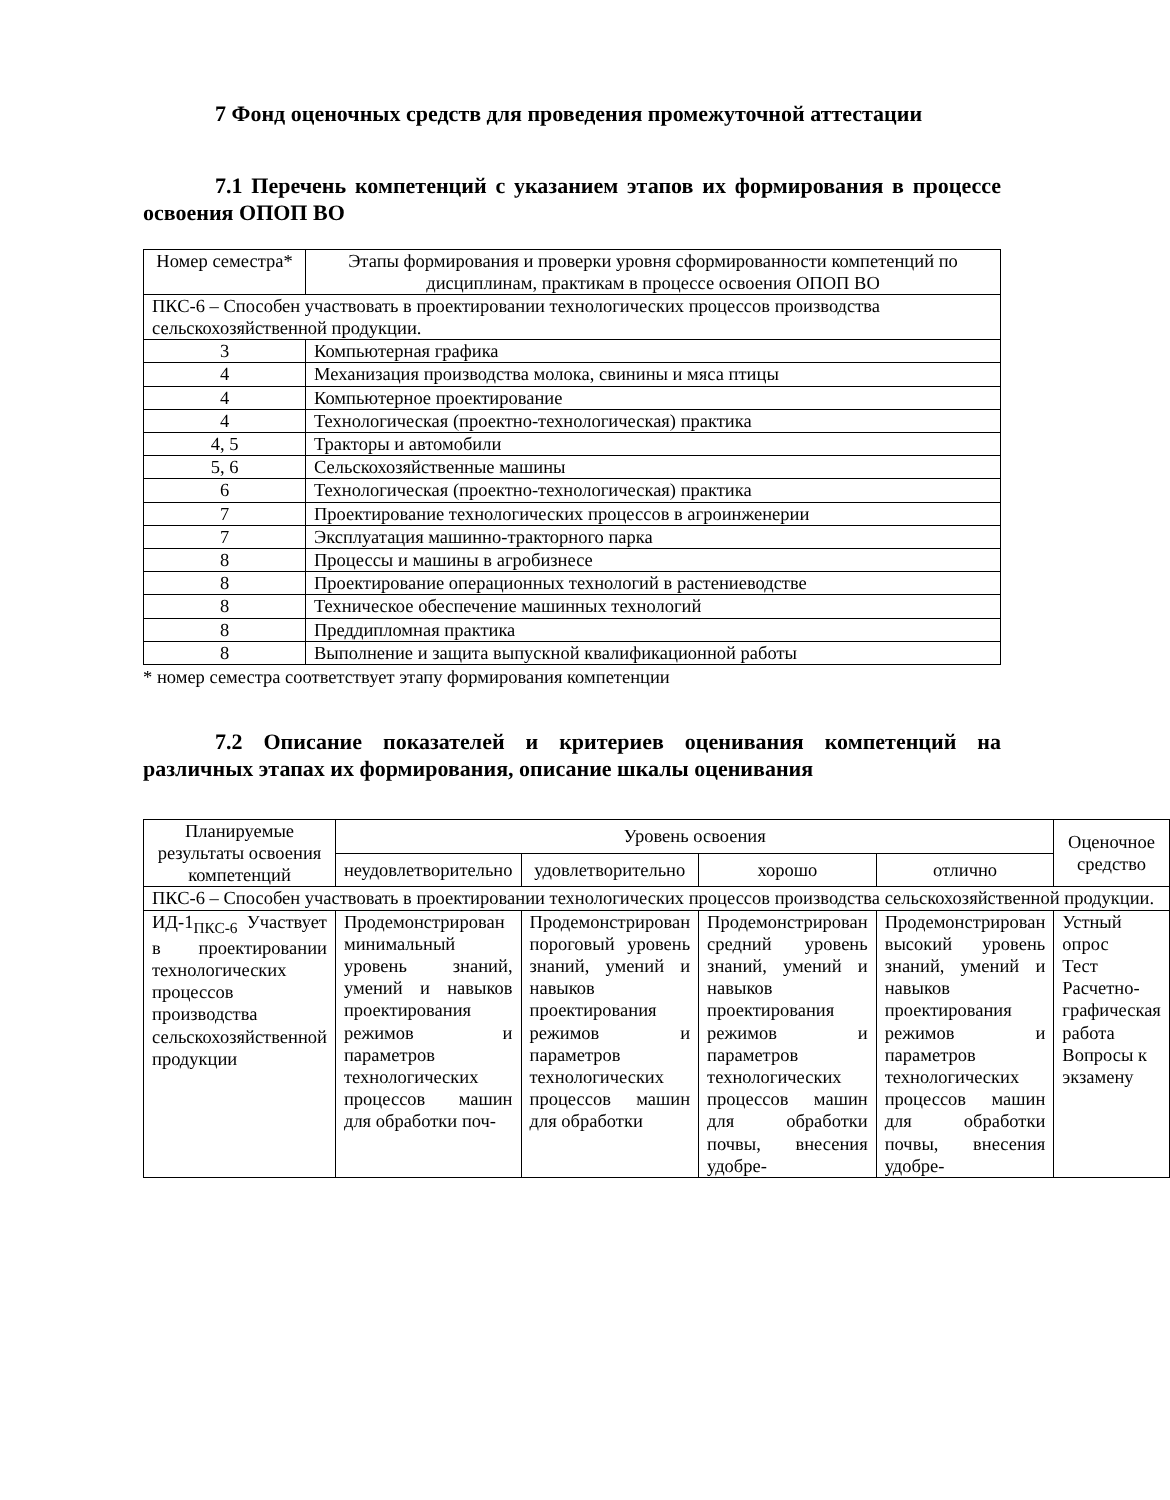7 Фонд оценочных средств для проведения промежуточной аттестации
7.1 Перечень компетенций с указанием этапов их формирования в процессе освоения ОПОП ВО
| Номер семестра* | Этапы формирования и проверки уровня сформированности компетенций по дисциплинам, практикам в процессе освоения ОПОП ВО |
| --- | --- |
| ПКС-6 – Способен участвовать в проектировании технологических процессов производства сельскохозяйственной продукции. | |
| 3 | Компьютерная графика |
| 4 | Механизация производства молока, свинины и мяса птицы |
| 4 | Компьютерное проектирование |
| 4 | Технологическая (проектно-технологическая) практика |
| 4, 5 | Тракторы и автомобили |
| 5, 6 | Сельскохозяйственные машины |
| 6 | Технологическая (проектно-технологическая) практика |
| 7 | Проектирование технологических процессов в агроинженерии |
| 7 | Эксплуатация машинно-тракторного парка |
| 8 | Процессы и машины в агробизнесе |
| 8 | Проектирование операционных технологий в растениеводстве |
| 8 | Техническое обеспечение машинных технологий |
| 8 | Преддипломная практика |
| 8 | Выполнение и защита выпускной квалификационной работы |
* номер семестра соответствует этапу формирования компетенции
7.2 Описание показателей и критериев оценивания компетенций на различных этапах их формирования, описание шкалы оценивания
| Планируемые результаты освоения компетенций | Уровень освоения | | | | Оценочное средство |
| --- | --- | --- | --- | --- | --- |
| | неудовлетворительно | удовлетворительно | хорошо | отлично | |
| ПКС-6 – Способен участвовать в проектировании технологических процессов производства сельскохозяйственной продукции. | | | | | |
| ИД-1<sub>ПКС-6</sub> Участвует в проектировании технологических процессов производства сельскохозяйственной продукции | Продемонстрирован минимальный уровень знаний, умений и навыков проектирования режимов и параметров технологических процессов машин для обработки поч- | Продемонстрирован пороговый уровень знаний, умений и навыков проектирования режимов и параметров технологических процессов машин для обработки | Продемонстрирован средний уровень знаний, умений и навыков проектирования режимов и параметров технологических процессов машин для обработки почвы, внесения удобре- | Продемонстрирован высокий уровень знаний, умений и навыков проектирования режимов и параметров технологических процессов машин для обработки почвы, внесения удобре- | Устный опрос Тест Расчетно-графическая работа Вопросы к экзамену |